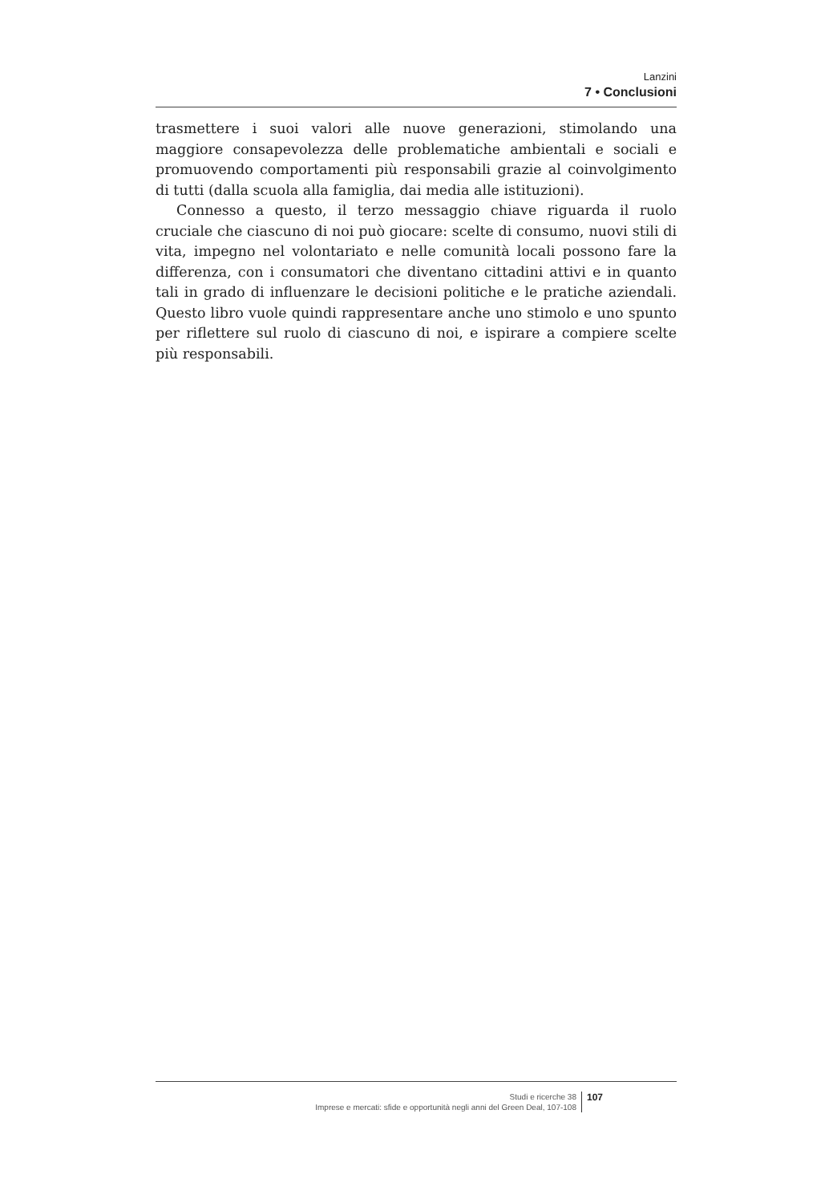Lanzini
7 • Conclusioni
trasmettere i suoi valori alle nuove generazioni, stimolando una maggiore consapevolezza delle problematiche ambientali e sociali e promuovendo comportamenti più responsabili grazie al coinvolgimento di tutti (dalla scuola alla famiglia, dai media alle istituzioni).
Connesso a questo, il terzo messaggio chiave riguarda il ruolo cruciale che ciascuno di noi può giocare: scelte di consumo, nuovi stili di vita, impegno nel volontariato e nelle comunità locali possono fare la differenza, con i consumatori che diventano cittadini attivi e in quanto tali in grado di influenzare le decisioni politiche e le pratiche aziendali. Questo libro vuole quindi rappresentare anche uno stimolo e uno spunto per riflettere sul ruolo di ciascuno di noi, e ispirare a compiere scelte più responsabili.
Studi e ricerche 38
Imprese e mercati: sfide e opportunità negli anni del Green Deal, 107-108
107